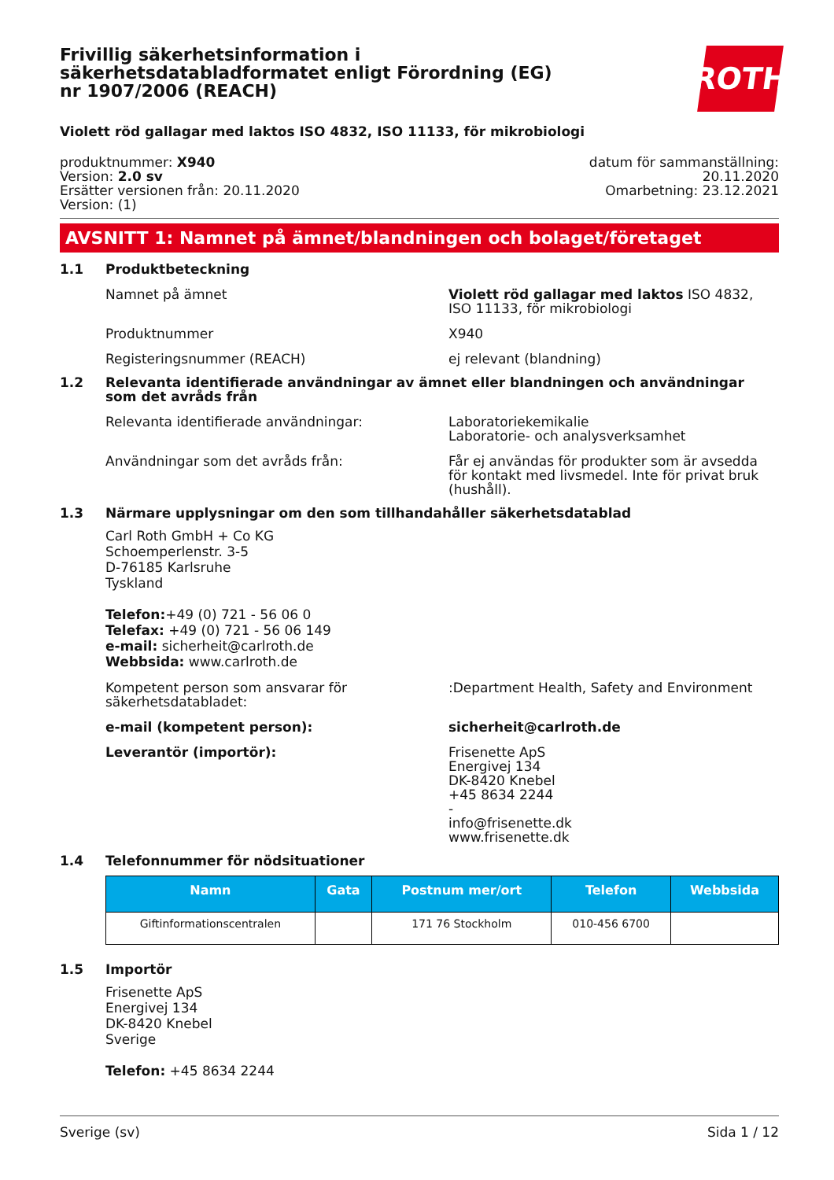ROTH
Frivillig säkerhetsinformation i säkerhetsdatabladformatet enligt Förordning (EG) nr 1907/2006 (REACH)
Violett röd gallagar med laktos ISO 4832, ISO 11133, för mikrobiologi
produktnummer: X940
Version: 2.0 sv
Ersätter versionen från: 20.11.2020
Version: (1)
datum för sammanställning:
20.11.2020
Omarbetning: 23.12.2021
AVSNITT 1: Namnet på ämnet/blandningen och bolaget/företaget
1.1 Produktbeteckning
Namnet på ämnet Violett röd gallagar med laktos ISO 4832, ISO 11133, för mikrobiologi
Produktnummer X940
Registeringsnummer (REACH) ej relevant (blandning)
1.2 Relevanta identifierade användningar av ämnet eller blandningen och användningar som det avråds från
Relevanta identifierade användningar: Laboratoriekemikalie
Laboratorie- och analysverksamhet
Användningar som det avråds från: Får ej användas för produkter som är avsedda för kontakt med livsmedel. Inte för privat bruk (hushåll).
1.3 Närmare upplysningar om den som tillhandahåller säkerhetsdatablad
Carl Roth GmbH + Co KG
Schoemperlenstr. 3-5
D-76185 Karlsruhe
Tyskland
Telefon:+49 (0) 721 - 56 06 0
Telefax: +49 (0) 721 - 56 06 149
e-mail: sicherheit@carlroth.de
Webbsida: www.carlroth.de
Kompetent person som ansvarar för säkerhetsdatabladet:
:Department Health, Safety and Environment
e-mail (kompetent person): sicherheit@carlroth.de
Leverantör (importör): Frisenette ApS
Energivej 134
DK-8420 Knebel
+45 8634 2244
-
info@frisenette.dk
www.frisenette.dk
1.4 Telefonnummer för nödsituationer
| Namn | Gata | Postnum mer/ort | Telefon | Webbsida |
| --- | --- | --- | --- | --- |
| Giftinformationscentralen | | 171 76 Stockholm | 010-456 6700 | |
1.5 Importör
Frisenette ApS
Energivej 134
DK-8420 Knebel
Sverige
Telefon: +45 8634 2244
Sverige (sv) Sida 1 / 12